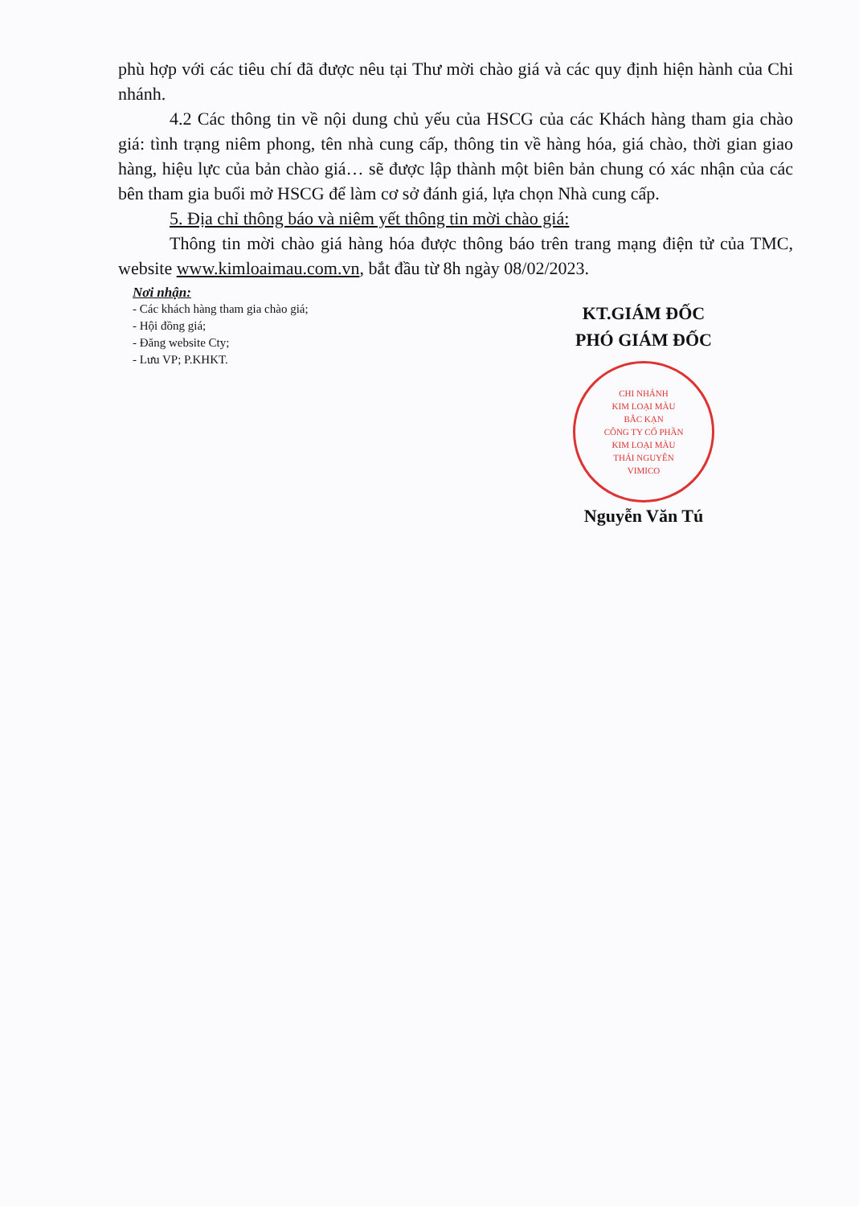phù hợp với các tiêu chí đã được nêu tại Thư mời chào giá và các quy định hiện hành của Chi nhánh.
4.2 Các thông tin về nội dung chủ yếu của HSCG của các Khách hàng tham gia chào giá: tình trạng niêm phong, tên nhà cung cấp, thông tin về hàng hóa, giá chào, thời gian giao hàng, hiệu lực của bản chào giá… sẽ được lập thành một biên bản chung có xác nhận của các bên tham gia buổi mở HSCG để làm cơ sở đánh giá, lựa chọn Nhà cung cấp.
5. Địa chỉ thông báo và niêm yết thông tin mời chào giá:
Thông tin mời chào giá hàng hóa được thông báo trên trang mạng điện tử của TMC, website www.kimloaimau.com.vn, bắt đầu từ 8h ngày 08/02/2023.
Nơi nhận:
- Các khách hàng tham gia chào giá;
- Hội đồng giá;
- Đăng website Cty;
- Lưu VP; P.KHKT.
KT.GIÁM ĐỐC
PHÓ GIÁM ĐỐC
CHI NHÁNH
KIM LOẠI MÀU
BẮC KẠN
CÔNG TY CỔ PHẦN
KIM LOẠI MÀU
THÁI NGUYÊN
VIMICO
Nguyễn Văn Tú